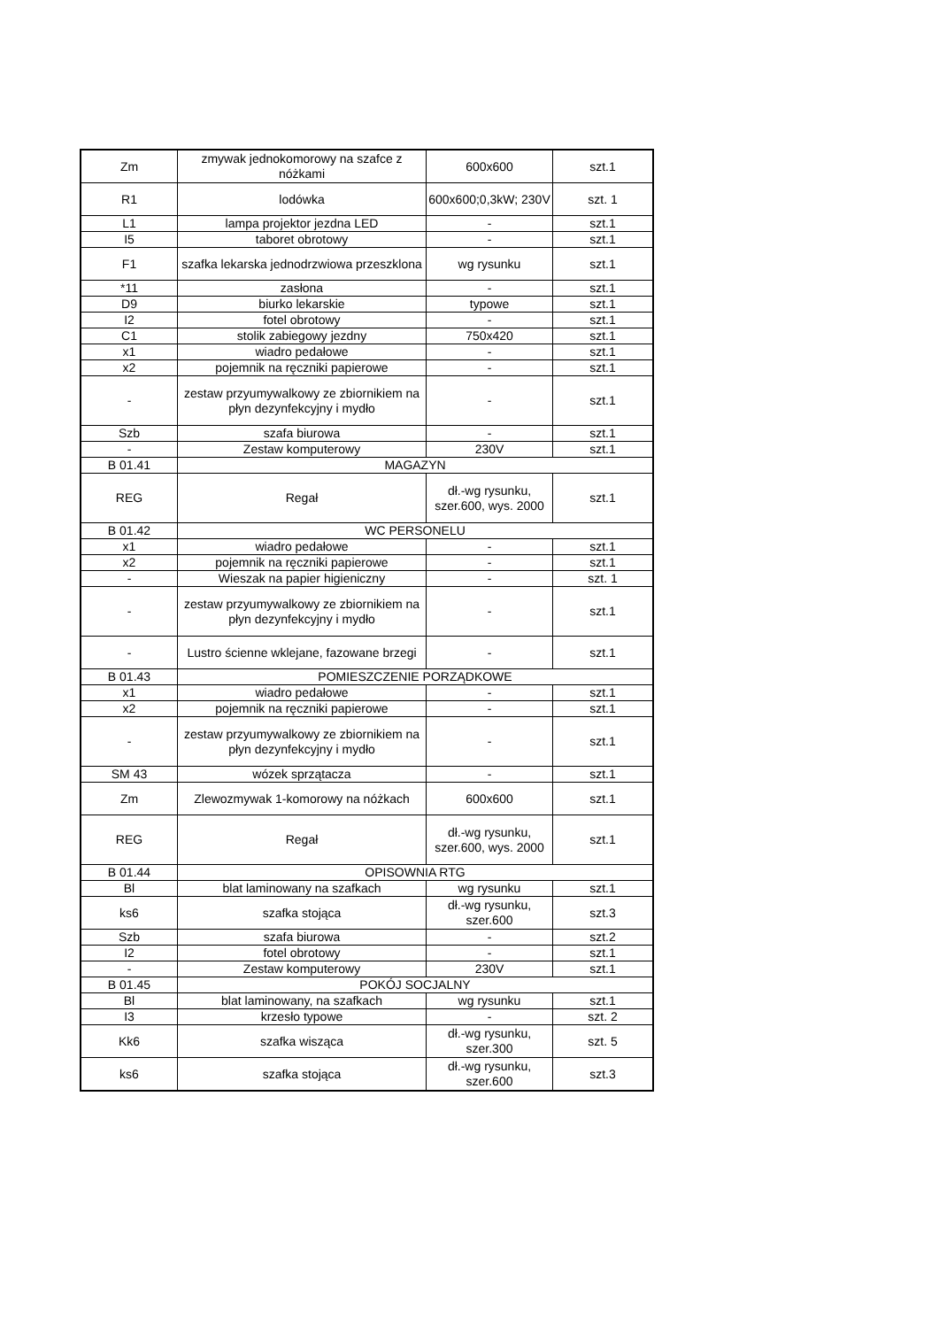| Zm | zmywak jednokomorowy na szafce z nóżkami | 600x600 | szt.1 |
| R1 | lodówka | 600x600;0,3kW; 230V | szt. 1 |
| L1 | lampa projektor jezdna LED | - | szt.1 |
| I5 | taboret obrotowy | - | szt.1 |
| F1 | szafka lekarska jednodrzwiowa przeszklona | wg rysunku | szt.1 |
| *11 | zasłona | - | szt.1 |
| D9 | biurko lekarskie | typowe | szt.1 |
| I2 | fotel obrotowy | - | szt.1 |
| C1 | stolik zabiegowy jezdny | 750x420 | szt.1 |
| x1 | wiadro pedałowe | - | szt.1 |
| x2 | pojemnik na ręczniki papierowe | - | szt.1 |
| - | zestaw przyumywalkowy ze zbiornikiem na płyn dezynfekcyjny i mydło | - | szt.1 |
| Szb | szafa biurowa | - | szt.1 |
| - | Zestaw komputerowy | 230V | szt.1 |
| B 01.41 | MAGAZYN | | |
| REG | Regał | dł.-wg rysunku, szer.600, wys. 2000 | szt.1 |
| B 01.42 | WC PERSONELU | | |
| x1 | wiadro pedałowe | - | szt.1 |
| x2 | pojemnik na ręczniki papierowe | - | szt.1 |
| - | Wieszak na papier higieniczny | - | szt. 1 |
| - | zestaw przyumywalkowy ze zbiornikiem na płyn dezynfekcyjny i mydło | - | szt.1 |
| - | Lustro ścienne wklejane, fazowane brzegi | - | szt.1 |
| B 01.43 | POMIESZCZENIE PORZĄDKOWE | | |
| x1 | wiadro pedałowe | - | szt.1 |
| x2 | pojemnik na ręczniki papierowe | - | szt.1 |
| - | zestaw przyumywalkowy ze zbiornikiem na płyn dezynfekcyjny i mydło | - | szt.1 |
| SM 43 | wózek sprzątacza | - | szt.1 |
| Zm | Zlewozmywak 1-komorowy na nóżkach | 600x600 | szt.1 |
| REG | Regał | dł.-wg rysunku, szer.600, wys. 2000 | szt.1 |
| B 01.44 | OPISOWNIA RTG | | |
| Bl | blat laminowany na szafkach | wg rysunku | szt.1 |
| ks6 | szafka stojąca | dł.-wg rysunku, szer.600 | szt.3 |
| Szb | szafa biurowa | - | szt.2 |
| I2 | fotel obrotowy | - | szt.1 |
| - | Zestaw komputerowy | 230V | szt.1 |
| B 01.45 | POKÓJ SOCJALNY | | |
| Bl | blat laminowany, na szafkach | wg rysunku | szt.1 |
| I3 | krzesło typowe | - | szt. 2 |
| Kk6 | szafka wisząca | dł.-wg rysunku, szer.300 | szt. 5 |
| ks6 | szafka stojąca | dł.-wg rysunku, szer.600 | szt.3 |